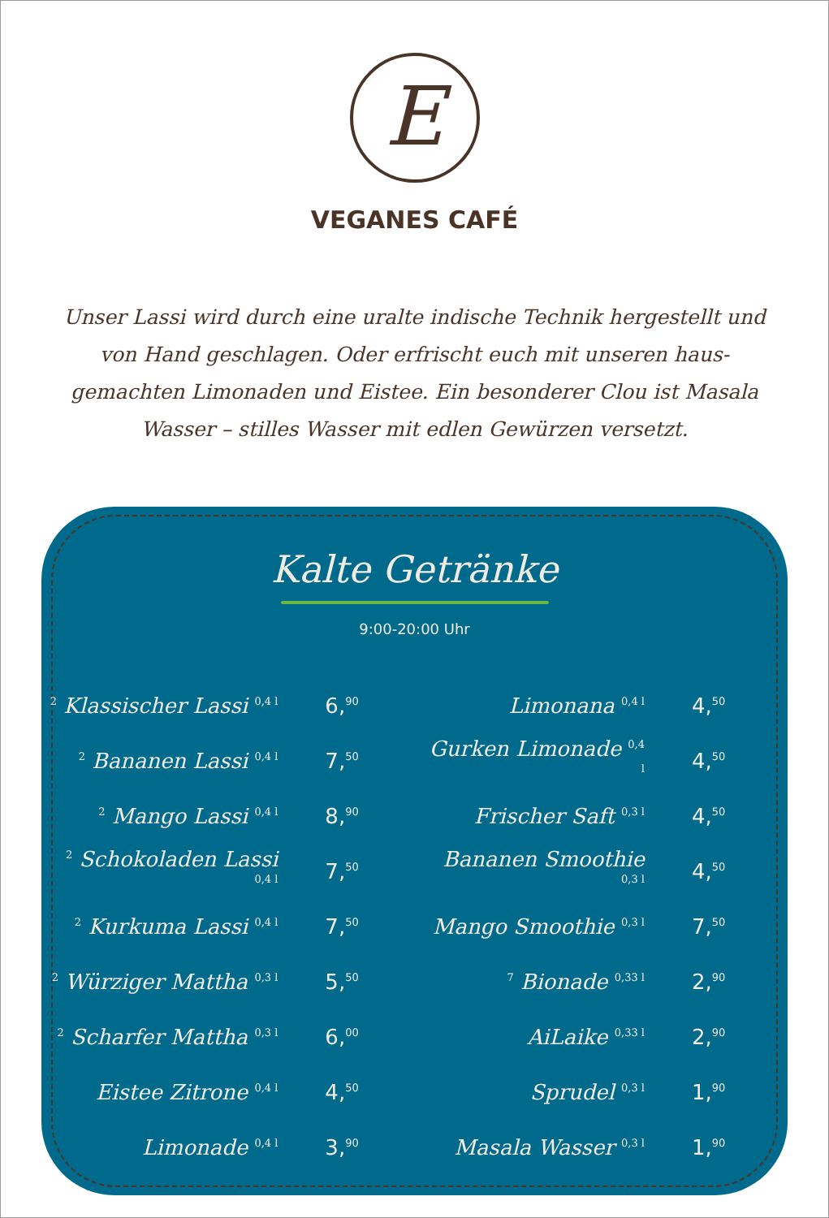E
VEGANES CAFÉ
Unser Lassi wird durch eine uralte indische Technik hergestellt und von Hand geschlagen. Oder erfrischt euch mit unseren haus-gemachten Limonaden und Eistee. Ein besonderer Clou ist Masala Wasser – stilles Wasser mit edlen Gewürzen versetzt.
Kalte Getränke
9:00-20:00 Uhr
| <sup>2</sup> Klassischer Lassi <sup>0,4 l</sup> | 6,<sup>90</sup> | Limonana <sup>0,4 l</sup> | 4,<sup>50</sup> |
| <sup>2</sup> Bananen Lassi <sup>0,4 l</sup> | 7,<sup>50</sup> | Gurken Limonade <sup>0,4 l</sup> | 4,<sup>50</sup> |
| <sup>2</sup> Mango Lassi <sup>0,4 l</sup> | 8,<sup>90</sup> | Frischer Saft <sup>0,3 l</sup> | 4,<sup>50</sup> |
| <sup>2</sup> Schokoladen Lassi <sup>0,4 l</sup> | 7,<sup>50</sup> | Bananen Smoothie <sup>0,3 l</sup> | 4,<sup>50</sup> |
| <sup>2</sup> Kurkuma Lassi <sup>0,4 l</sup> | 7,<sup>50</sup> | Mango Smoothie <sup>0,3 l</sup> | 7,<sup>50</sup> |
| <sup>2</sup> Würziger Mattha <sup>0,3 l</sup> | 5,<sup>50</sup> | <sup>7</sup> Bionade <sup>0,33 l</sup> | 2,<sup>90</sup> |
| <sup>2</sup> Scharfer Mattha <sup>0,3 l</sup> | 6,<sup>00</sup> | AiLaike <sup>0,33 l</sup> | 2,<sup>90</sup> |
| Eistee Zitrone <sup>0,4 l</sup> | 4,<sup>50</sup> | Sprudel <sup>0,3 l</sup> | 1,<sup>90</sup> |
| Limonade <sup>0,4 l</sup> | 3,<sup>90</sup> | Masala Wasser <sup>0,3 l</sup> | 1,<sup>90</sup> |